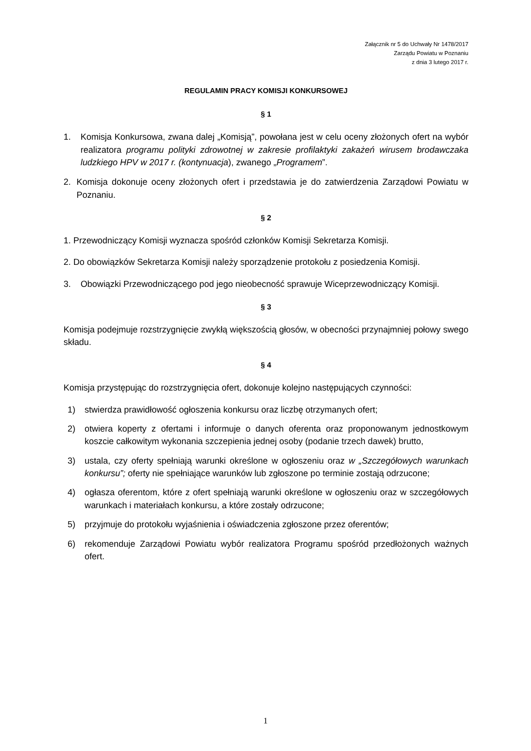Załącznik nr 5 do Uchwały Nr 1478/2017
Zarządu Powiatu w Poznaniu
z dnia 3 lutego 2017 r.
REGULAMIN PRACY KOMISJI KONKURSOWEJ
§ 1
1. Komisja Konkursowa, zwana dalej „Komisją”, powołana jest w celu oceny złożonych ofert na wybór realizatora programu polityki zdrowotnej w zakresie profilaktyki zakażeń wirusem brodawczaka ludzkiego HPV w 2017 r. (kontynuacja), zwanego „Programem”.
2. Komisja dokonuje oceny złożonych ofert i przedstawia je do zatwierdzenia Zarządowi Powiatu w Poznaniu.
§ 2
1. Przewodniczący Komisji wyznacza spośród członków Komisji Sekretarza Komisji.
2. Do obowiązków Sekretarza Komisji należy sporządzenie protokołu z posiedzenia Komisji.
3. Obowiązki Przewodniczącego pod jego nieobecność sprawuje Wiceprzewodniczący Komisji.
§ 3
Komisja podejmuje rozstrzygnięcie zwykłą większością głosów, w obecności przynajmniej połowy swego składu.
§ 4
Komisja przystępując do rozstrzygnięcia ofert, dokonuje kolejno następujących czynności:
1) stwierdza prawidłowość ogłoszenia konkursu oraz liczbę otrzymanych ofert;
2) otwiera koperty z ofertami i informuje o danych oferenta oraz proponowanym jednostkowym koszcie całkowitym wykonania szczepienia jednej osoby (podanie trzech dawek) brutto,
3) ustala, czy oferty spełniają warunki określone w ogłoszeniu oraz w „Szczegółowych warunkach konkursu”; oferty nie spełniające warunków lub zgłoszone po terminie zostają odrzucone;
4) ogłasza oferentom, które z ofert spełniają warunki określone w ogłoszeniu oraz w szczegółowych warunkach i materiałach konkursu, a które zostały odrzucone;
5) przyjmuje do protokołu wyjaśnienia i oświadczenia zgłoszone przez oferentów;
6) rekomenduje Zarządowi Powiatu wybór realizatora Programu spośród przedłożonych ważnych ofert.
1